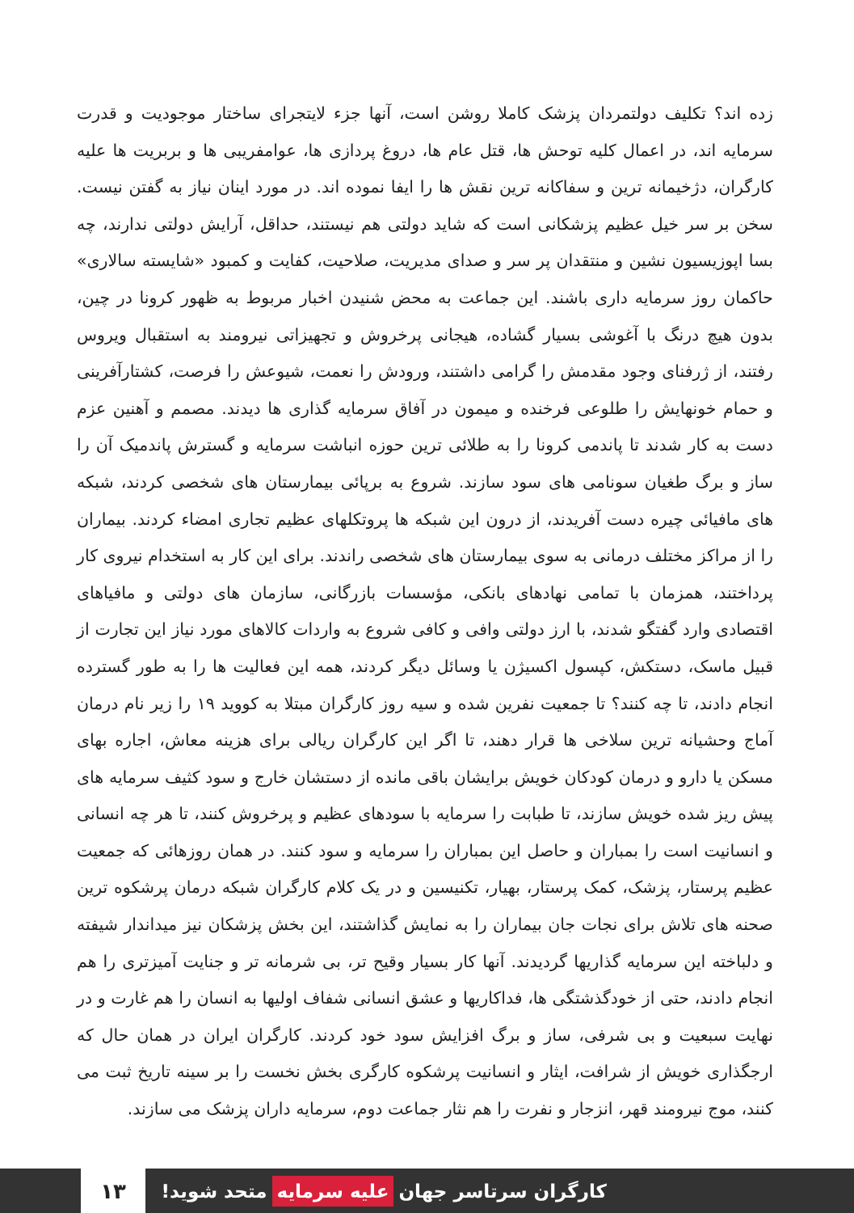زده اند؟ تکلیف دولتمردان پزشک کاملا روشن است، آنها جزء لایتجرای ساختار موجودیت و قدرت سرمایه اند، در اعمال کلیه توحش ها، قتل عام ها، دروغ پردازی ها، عوامفریبی ها و بربریت ها علیه کارگران، دژخیمانه ترین و سفاکانه ترین نقش ها را ایفا نموده اند. در مورد اینان نیاز به گفتن نیست. سخن بر سر خیل عظیم پزشکانی است که شاید دولتی هم نیستند، حداقل، آرایش دولتی ندارند، چه بسا اپوزیسیون نشین و منتقدان پر سر و صدای مدیریت، صلاحیت، کفایت و کمبود «شایسته سالاری» حاکمان روز سرمایه داری باشند. این جماعت به محض شنیدن اخبار مربوط به ظهور کرونا در چین، بدون هیچ درنگ با آغوشی بسیار گشاده، هیجانی پرخروش و تجهیزاتی نیرومند به استقبال ویروس رفتند، از ژرفنای وجود مقدمش را گرامی داشتند، ورودش را نعمت، شیوعش را فرصت، کشتارآفرینی و حمام خونهایش را طلوعی فرخنده و میمون در آفاق سرمایه گذاری ها دیدند. مصمم و آهنین عزم دست به کار شدند تا پاندمی کرونا را به طلائی ترین حوزه انباشت سرمایه و گسترش پاندمیک آن را ساز و برگ طغیان سونامی های سود سازند. شروع به برپائی بیمارستان های شخصی کردند، شبکه های مافیائی چیره دست آفریدند، از درون این شبکه ها پروتکلهای عظیم تجاری امضاء کردند. بیماران را از مراکز مختلف درمانی به سوی بیمارستان های شخصی راندند. برای این کار به استخدام نیروی کار پرداختند، همزمان با تمامی نهادهای بانکی، مؤسسات بازرگانی، سازمان های دولتی و مافیاهای اقتصادی وارد گفتگو شدند، با ارز دولتی وافی و کافی شروع به واردات کالاهای مورد نیاز این تجارت از قبیل ماسک، دستکش، کپسول اکسیژن یا وسائل دیگر کردند، همه این فعالیت ها را به طور گسترده انجام دادند، تا چه کنند؟ تا جمعیت نفرین شده و سیه روز کارگران مبتلا به کووید ۱۹ را زیر نام درمان آماج وحشیانه ترین سلاخی ها قرار دهند، تا اگر این کارگران ریالی برای هزینه معاش، اجاره بهای مسکن یا دارو و درمان کودکان خویش برایشان باقی مانده از دستشان خارج و سود کثیف سرمایه های پیش ریز شده خویش سازند، تا طبابت را سرمایه با سودهای عظیم و پرخروش کنند، تا هر چه انسانی و انسانیت است را بمباران و حاصل این بمباران را سرمایه و سود کنند. در همان روزهائی که جمعیت عظیم پرستار، پزشک، کمک پرستار، بهیار، تکنیسین و در یک کلام کارگران شبکه درمان پرشکوه ترین صحنه های تلاش برای نجات جان بیماران را به نمایش گذاشتند، این بخش پزشکان نیز میداندار شیفته و دلباخته این سرمایه گذاریها گردیدند. آنها کار بسیار وقیح تر، بی شرمانه تر و جنایت آمیزتری را هم انجام دادند، حتی از خودگذشتگی ها، فداکاریها و عشق انسانی شفاف اولیها به انسان را هم غارت و در نهایت سبعیت و بی شرفی، ساز و برگ افزایش سود خود کردند. کارگران ایران در همان حال که ارجگذاری خویش از شرافت، ایثار و انسانیت پرشکوه کارگری بخش نخست را بر سینه تاریخ ثبت می کنند، موج نیرومند قهر، انزجار و نفرت را هم نثار جماعت دوم، سرمایه داران پزشک می سازند.
کارگران سرتاسر جهان علیه سرمایه متحد شوید!
۱۳